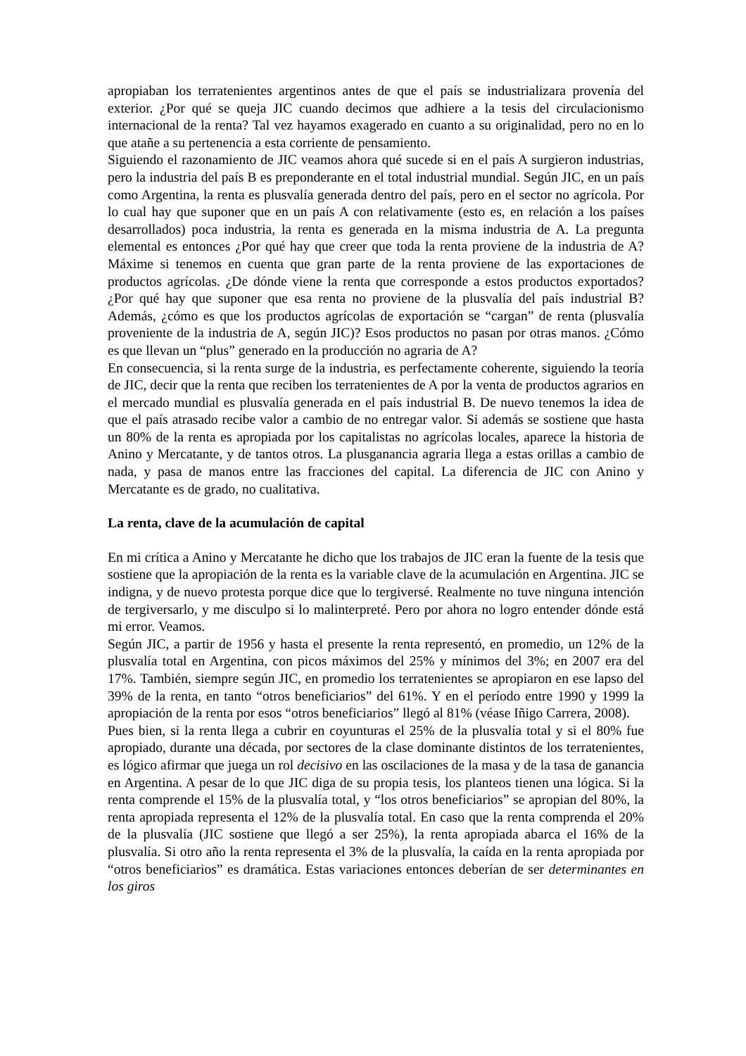apropiaban los terratenientes argentinos antes de que el país se industrializara provenía del exterior. ¿Por qué se queja JIC cuando decimos que adhiere a la tesis del circulacionismo internacional de la renta? Tal vez hayamos exagerado en cuanto a su originalidad, pero no en lo que atañe a su pertenencia a esta corriente de pensamiento.
Siguiendo el razonamiento de JIC veamos ahora qué sucede si en el país A surgieron industrias, pero la industria del país B es preponderante en el total industrial mundial. Según JIC, en un país como Argentina, la renta es plusvalía generada dentro del país, pero en el sector no agrícola. Por lo cual hay que suponer que en un país A con relativamente (esto es, en relación a los países desarrollados) poca industria, la renta es generada en la misma industria de A. La pregunta elemental es entonces ¿Por qué hay que creer que toda la renta proviene de la industria de A? Máxime si tenemos en cuenta que gran parte de la renta proviene de las exportaciones de productos agrícolas. ¿De dónde viene la renta que corresponde a estos productos exportados? ¿Por qué hay que suponer que esa renta no proviene de la plusvalía del país industrial B? Además, ¿cómo es que los productos agrícolas de exportación se “cargan” de renta (plusvalía proveniente de la industria de A, según JIC)? Esos productos no pasan por otras manos. ¿Cómo es que llevan un “plus” generado en la producción no agraria de A?
En consecuencia, si la renta surge de la industria, es perfectamente coherente, siguiendo la teoría de JIC, decir que la renta que reciben los terratenientes de A por la venta de productos agrarios en el mercado mundial es plusvalía generada en el país industrial B. De nuevo tenemos la idea de que el país atrasado recibe valor a cambio de no entregar valor. Si además se sostiene que hasta un 80% de la renta es apropiada por los capitalistas no agrícolas locales, aparece la historia de Anino y Mercatante, y de tantos otros. La plusganancia agraria llega a estas orillas a cambio de nada, y pasa de manos entre las fracciones del capital. La diferencia de JIC con Anino y Mercatante es de grado, no cualitativa.
La renta, clave de la acumulación de capital
En mi crítica a Anino y Mercatante he dicho que los trabajos de JIC eran la fuente de la tesis que sostiene que la apropiación de la renta es la variable clave de la acumulación en Argentina. JIC se indigna, y de nuevo protesta porque dice que lo tergiversé. Realmente no tuve ninguna intención de tergiversarlo, y me disculpo si lo malinterpreté. Pero por ahora no logro entender dónde está mi error. Veamos.
Según JIC, a partir de 1956 y hasta el presente la renta representó, en promedio, un 12% de la plusvalía total en Argentina, con picos máximos del 25% y mínimos del 3%; en 2007 era del 17%. También, siempre según JIC, en promedio los terratenientes se apropiaron en ese lapso del 39% de la renta, en tanto “otros beneficiarios” del 61%. Y en el período entre 1990 y 1999 la apropiación de la renta por esos “otros beneficiarios” llegó al 81% (véase Iñigo Carrera, 2008).
Pues bien, si la renta llega a cubrir en coyunturas el 25% de la plusvalía total y si el 80% fue apropiado, durante una década, por sectores de la clase dominante distintos de los terratenientes, es lógico afirmar que juega un rol decisivo en las oscilaciones de la masa y de la tasa de ganancia en Argentina. A pesar de lo que JIC diga de su propia tesis, los planteos tienen una lógica. Si la renta comprende el 15% de la plusvalía total, y “los otros beneficiarios” se apropian del 80%, la renta apropiada representa el 12% de la plusvalía total. En caso que la renta comprenda el 20% de la plusvalía (JIC sostiene que llegó a ser 25%), la renta apropiada abarca el 16% de la plusvalía. Si otro año la renta representa el 3% de la plusvalía, la caída en la renta apropiada por “otros beneficiarios” es dramática. Estas variaciones entonces deberían de ser determinantes en los giros